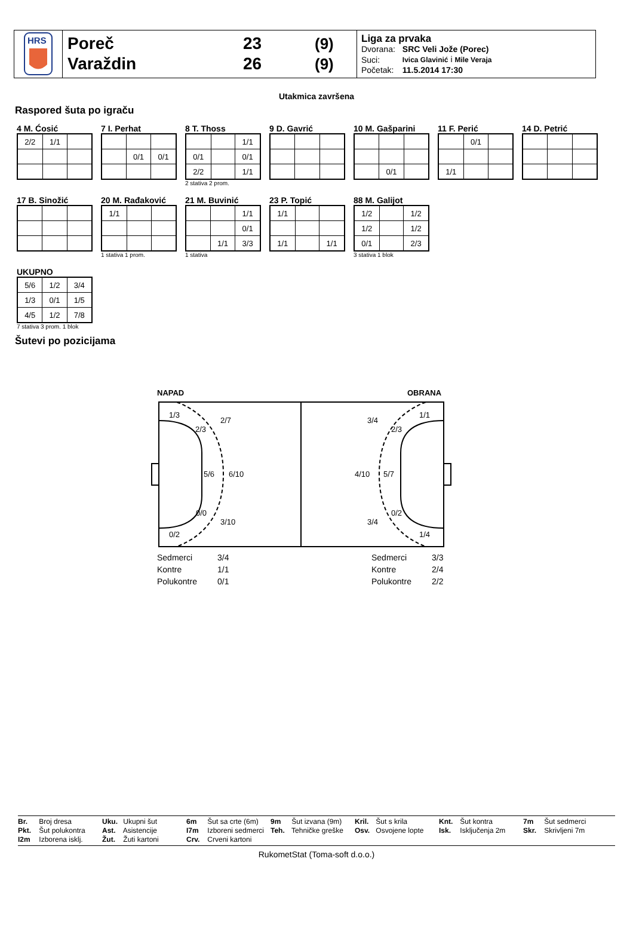HRS
Poreč
Varaždin
23
26
(9)
(9)
Liga za prvaka
| Dvorana: | SRC Veli Jože (Porec) |
| Suci: | Ivica Glavinić i Mile Veraja |
| Početak: | 11.5.2014 17:30 |
Utakmica završena
Raspored šuta po igraču
4 M. Ćosić
| 2/2 | 1/1 | |
7 I. Perhat
| | 0/1 | 0/1 |
8 T. Thoss
| | | 1/1 |
| 0/1 | | 0/1 |
| 2/2 | | 1/1 |
2 stativa 2 prom.
9 D. Gavrić 10 M. Gašparini
| | 0/1 | |
11 F. Perić
| | 0/1 | |
| 1/1 | | |
14 D. Petrić
17 B. Sinožić 20 M. Rađaković
| 1/1 | | |
1 stativa 1 prom.
21 M. Buvinić
| | | 1/1 |
| | | 0/1 |
| | 1/1 | 3/3 |
1 stativa
23 P. Topić
| 1/1 | | |
| 1/1 | | 1/1 |
88 M. Galijot
| 1/2 | | 1/2 |
| 1/2 | | 1/2 |
| 0/1 | | 2/3 |
3 stativa 1 blok
UKUPNO
| 5/6 | 1/2 | 3/4 |
| 1/3 | 0/1 | 1/5 |
| 4/5 | 1/2 | 7/8 |
7 stativa 3 prom. 1 blok
Šutevi po pozicijama
NAPAD
OBRANA
1/3
2/3
2/7
5/6
6/10
0/0
3/10
0/2
1/1
2/3
3/4
4/10
5/7
0/2
3/4
1/4
Sedmerci
3/4
Kontre
1/1
Polukontre
0/1
Sedmerci
3/3
Kontre
2/4
Polukontre
2/2
Br. Broj dresa
Pkt. Šut polukontra
I2m Izborena isklj.
Uku. Ukupni šut
Ast. Asistencije
Žut. Žuti kartoni
6m Šut sa crte (6m)
I7m Izboreni sedmerci
Crv. Crveni kartoni
9m Šut izvana (9m)
Teh. Tehničke greške
Kril. Šut s krila
Osv. Osvojene lopte
Knt. Šut kontra
Isk. Isključenja 2m
7m Šut sedmerci
Skr. Skrivljeni 7m
RukometStat (Toma-soft d.o.o.)